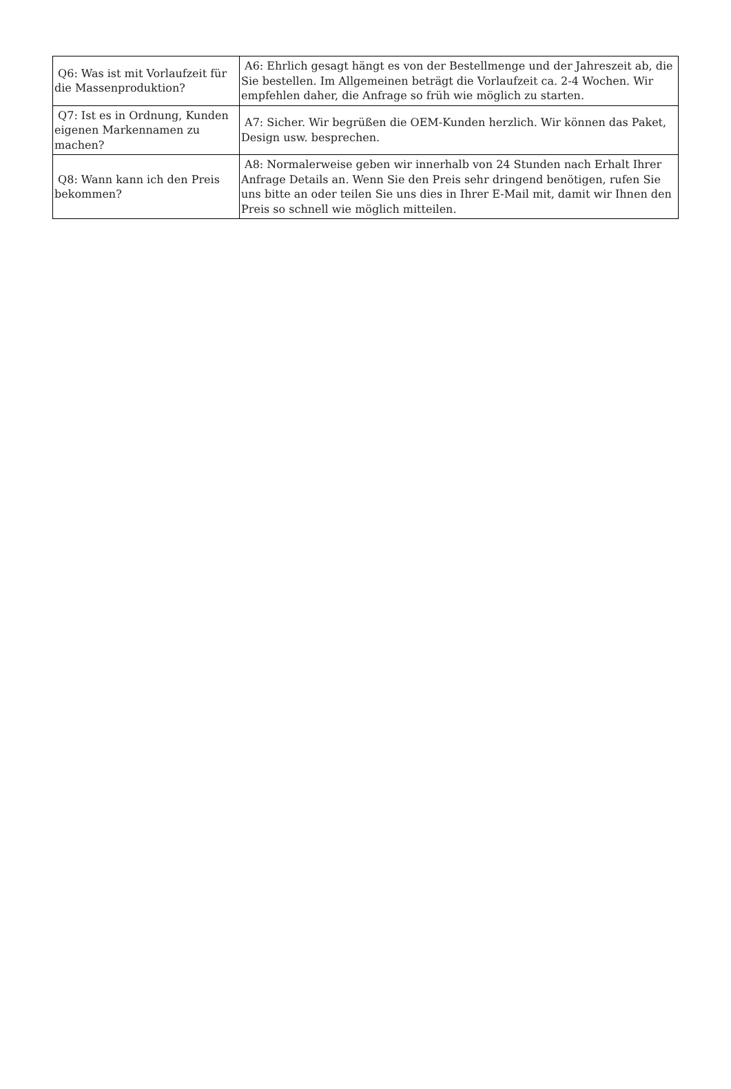| Q6: Was ist mit Vorlaufzeit für die Massenproduktion? | A6: Ehrlich gesagt hängt es von der Bestellmenge und der Jahreszeit ab, die Sie bestellen. Im Allgemeinen beträgt die Vorlaufzeit ca. 2-4 Wochen. Wir empfehlen daher, die Anfrage so früh wie möglich zu starten. |
| Q7: Ist es in Ordnung, Kunden eigenen Markennamen zu machen? | A7: Sicher. Wir begrüßen die OEM-Kunden herzlich. Wir können das Paket, Design usw. besprechen. |
| Q8: Wann kann ich den Preis bekommen? | A8: Normalerweise geben wir innerhalb von 24 Stunden nach Erhalt Ihrer Anfrage Details an. Wenn Sie den Preis sehr dringend benötigen, rufen Sie uns bitte an oder teilen Sie uns dies in Ihrer E-Mail mit, damit wir Ihnen den Preis so schnell wie möglich mitteilen. |